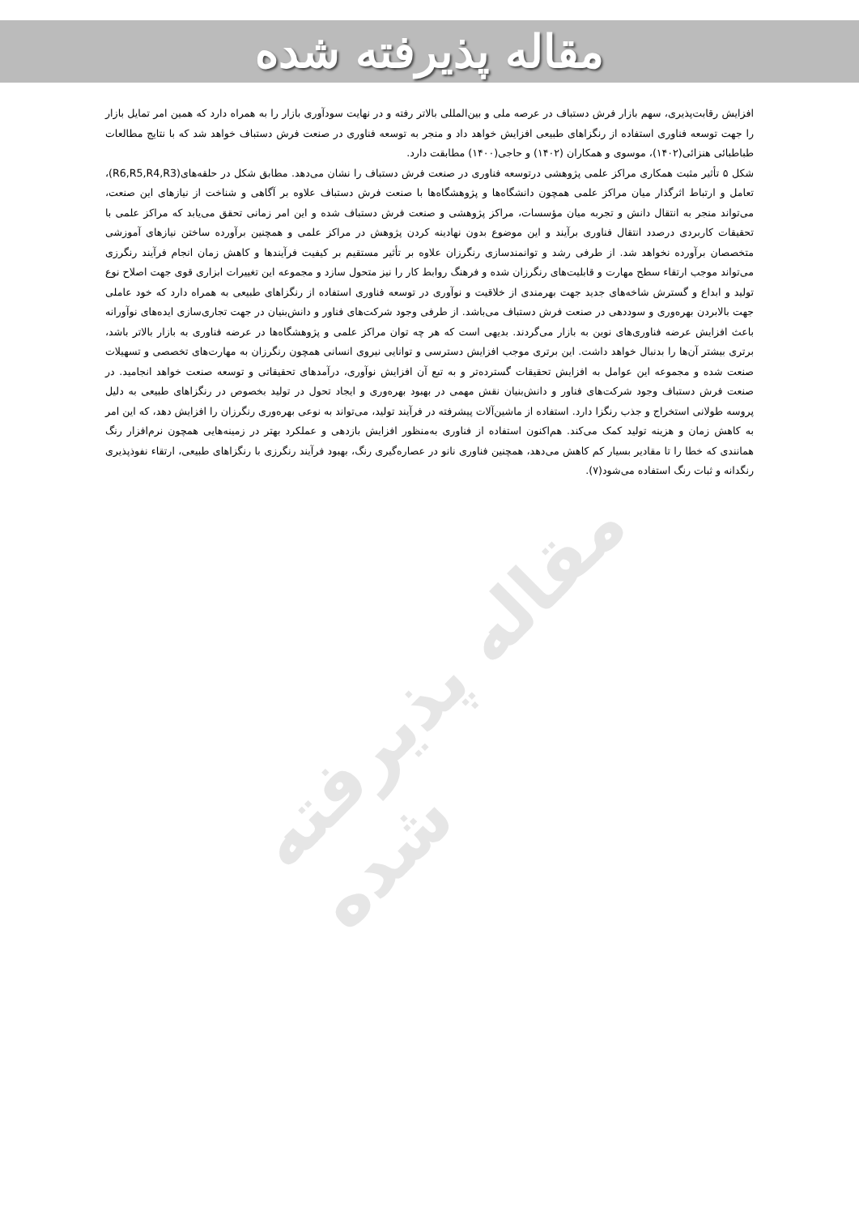مقاله پذیرفته شده
مقاله پذیرفته شده
افزایش رقابت‌پذیری، سهم بازار فرش دستباف در عرصه ملی و بین‌المللی بالاتر رفته و در نهایت سودآوری بازار را به همراه دارد که همین امر تمایل بازار را جهت توسعه فناوری استفاده از رنگزاهای طبیعی افزایش خواهد داد و منجر به توسعه فناوری در صنعت فرش دستباف خواهد شد که با نتایج مطالعات طباطبائی هنزائی(۱۴۰۲)، موسوی و همکاران (۱۴۰۲) و حاجی(۱۴۰۰) مطابقت دارد.
شکل ۵ تأثیر مثبت همکاری مراکز علمی پژوهشی درتوسعه فناوری در صنعت فرش دستباف را نشان می‌دهد. مطابق شکل در حلقه‌های(R6,R5,R4,R3)، تعامل و ارتباط اثرگذار میان مراکز علمی همچون دانشگاه‌ها و پژوهشگاه‌ها با صنعت فرش دستباف علاوه بر آگاهی و شناخت از نیازهای این صنعت، می‌تواند منجر به انتقال دانش و تجربه میان مؤسسات، مراکز پژوهشی و صنعت فرش دستباف شده و این امر زمانی تحقق می‌یابد که مراکز علمی با تحقیقات کاربردی درصدد انتقال فناوری برآیند و این موضوع بدون نهادینه کردن پژوهش در مراکز علمی و همچنین برآورده ساختن نیازهای آموزشی متخصصان برآورده نخواهد شد. از طرفی رشد و توانمندسازی رنگرزان علاوه بر تأثیر مستقیم بر کیفیت فرآیندها و کاهش زمان انجام فرآیند رنگرزی می‌تواند موجب ارتقاء سطح مهارت و قابلیت‌های رنگرزان شده و فرهنگ روابط کار را نیز متحول سازد و مجموعه این تغییرات ابزاری قوی جهت اصلاح نوع تولید و ابداع و گسترش شاخه‌های جدید جهت بهرمندی از خلاقیت و نوآوری در توسعه فناوری استفاده از رنگزاهای طبیعی به همراه دارد که خود عاملی جهت بالابردن بهره‌وری و سوددهی در صنعت فرش دستباف می‌باشد. از طرفی وجود شرکت‌های فناور و دانش‌بنیان در جهت تجاری‌سازی ایده‌های نوآورانه باعث افزایش عرضه فناوری‌های نوین به بازار می‌گردند. بدیهی است که هر چه توان مراکز علمی و پژوهشگاه‌ها در عرضه فناوری به بازار بالاتر باشد، برتری بیشتر آن‌ها را بدنبال خواهد داشت. این برتری موجب افزایش دسترسی و توانایی نیروی انسانی همچون رنگرزان به مهارت‌های تخصصی و تسهیلات صنعت شده و مجموعه این عوامل به افزایش تحقیقات گسترده‌تر و به تبع آن افزایش نوآوری، درآمدهای تحقیقاتی و توسعه صنعت خواهد انجامید. در صنعت فرش دستباف وجود شرکت‌های فناور و دانش‌بنیان نقش مهمی در بهبود بهره‌وری و ایجاد تحول در تولید بخصوص در رنگزاهای طبیعی به دلیل پروسه طولانی استخراج و جذب رنگزا دارد. استفاده از ماشین‌آلات پیشرفته در فرآیند تولید، می‌تواند به نوعی بهره‌وری رنگرزان را افزایش دهد، که این امر به کاهش زمان و هزینه تولید کمک می‌کند. هم‌اکنون استفاده از فناوری به‌منظور افزایش بازدهی و عملکرد بهتر در زمینه‌هایی همچون نرم‌افزار رنگ همانندی که خطا را تا مقادیر بسیار کم کاهش می‌دهد، همچنین فناوری نانو در عصاره‌گیری رنگ، بهبود فرآیند رنگرزی با رنگزاهای طبیعی، ارتقاء نفوذپذیری رنگدانه و ثبات رنگ استفاده می‌شود(۷).